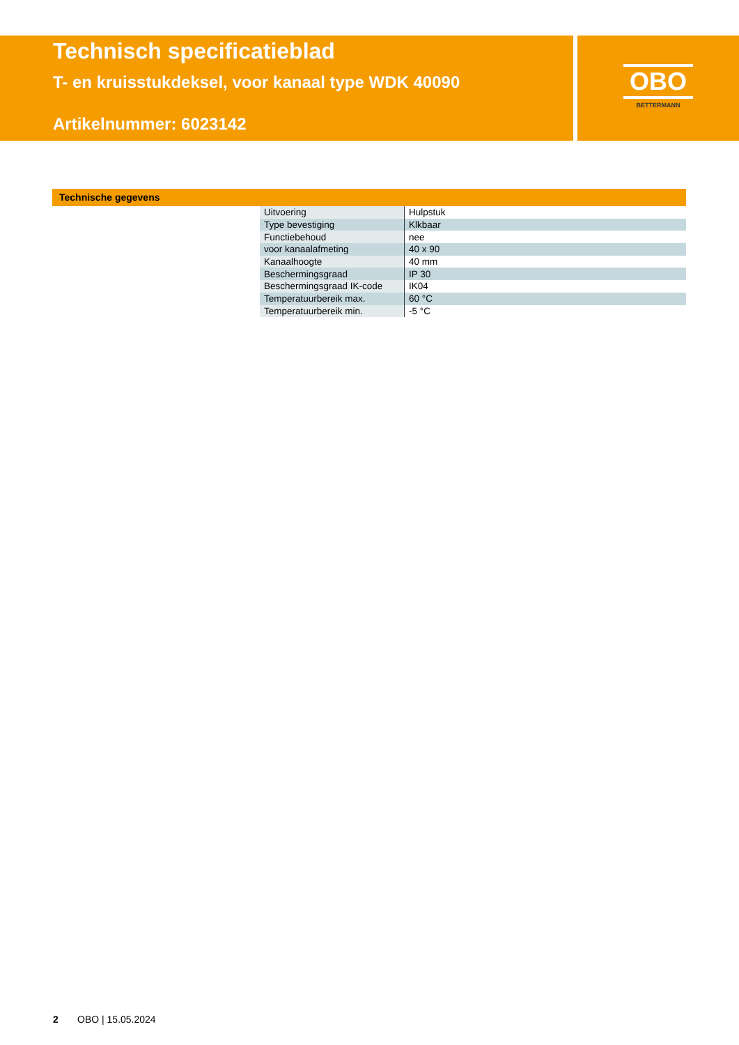Technisch specificatieblad
T- en kruisstukdeksel, voor kanaal type WDK 40090
Artikelnummer: 6023142
OBO
BETTERMANN
Technische gegevens
| Uitvoering | Hulpstuk |
| Type bevestiging | Klkbaar |
| Functiebehoud | nee |
| voor kanaalafmeting | 40 x 90 |
| Kanaalhoogte | 40 mm |
| Beschermingsgraad | IP 30 |
| Beschermingsgraad IK-code | IK04 |
| Temperatuurbereik max. | 60 °C |
| Temperatuurbereik min. | -5 °C |
2 OBO | 15.05.2024